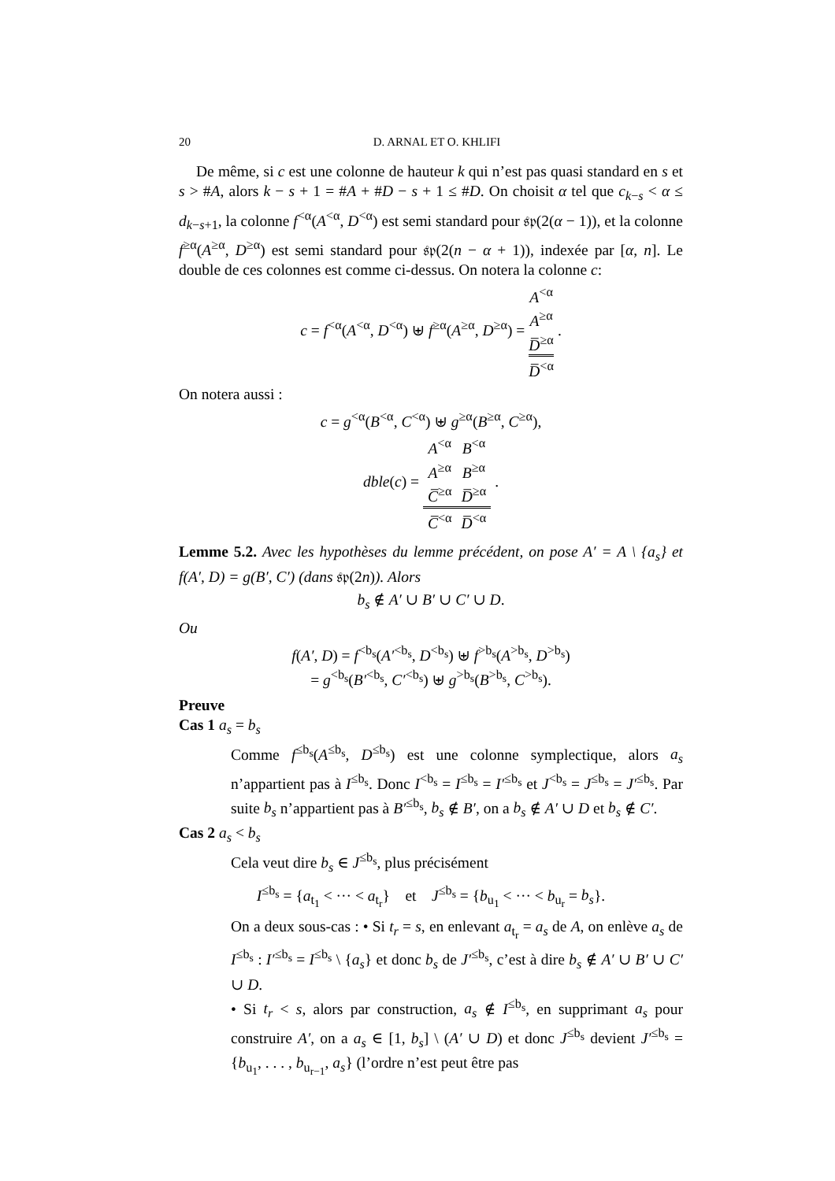20 D. ARNAL ET O. KHLIFI
De même, si c est une colonne de hauteur k qui n’est pas quasi standard en s et s > #A, alors k − s + 1 = #A + #D − s + 1 ≤ #D. On choisit α tel que c<sub>k−s</sub> < α ≤ d<sub>k−s+1</sub>, la colonne f<sup><α</sup>(A<sup><α</sup>, D<sup><α</sup>) est semi standard pour 𝔰𝔭(2(α − 1)), et la colonne f<sup>≥α</sup>(A<sup>≥α</sup>, D<sup>≥α</sup>) est semi standard pour 𝔰𝔭(2(n − α + 1)), indexée par [α, n]. Le double de ces colonnes est comme ci-dessus. On notera la colonne c:
c = f<sup><α</sup>(A<sup><α</sup>, D<sup><α</sup>) ⊎ f<sup>≥α</sup>(A<sup>≥α</sup>, D<sup>≥α</sup>) =
A<sup><α</sup>
A<sup>≥α</sup>
D̅<sup>≥α</sup>
D̅<sup><α</sup>
.
On notera aussi :
c = g<sup><α</sup>(B<sup><α</sup>, C<sup><α</sup>) ⊎ g<sup>≥α</sup>(B<sup>≥α</sup>, C<sup>≥α</sup>),
dble(c) =
| A<sup><α</sup> | B<sup><α</sup> |
| A<sup>≥α</sup> | B<sup>≥α</sup> |
| C̅<sup>≥α</sup> | D̅<sup>≥α</sup> |
| C̅<sup><α</sup> | D̅<sup><α</sup> |
.
Lemme 5.2. Avec les hypothèses du lemme précédent, on pose A′ = A \ {a<sub>s</sub>} et f(A′, D) = g(B′, C′) (dans 𝔰𝔭(2n)). Alors
b<sub>s</sub> ∉ A′ ∪ B′ ∪ C′ ∪ D.
Ou
f(A′, D) = f<sup><b<sub>s</sub></sup>(A′<sup><b<sub>s</sub></sup>, D<sup><b<sub>s</sub></sup>) ⊎ f<sup>>b<sub>s</sub></sup>(A<sup>>b<sub>s</sub></sup>, D<sup>>b<sub>s</sub></sup>)
= g<sup><b<sub>s</sub></sup>(B′<sup><b<sub>s</sub></sup>, C′<sup><b<sub>s</sub></sup>) ⊎ g<sup>>b<sub>s</sub></sup>(B<sup>>b<sub>s</sub></sup>, C<sup>>b<sub>s</sub></sup>).
Preuve
Cas 1 a<sub>s</sub> = b<sub>s</sub>
Comme f<sup>≤b<sub>s</sub></sup>(A<sup>≤b<sub>s</sub></sup>, D<sup>≤b<sub>s</sub></sup>) est une colonne symplectique, alors a<sub>s</sub> n’appartient pas à I<sup>≤b<sub>s</sub></sup>. Donc I<sup><b<sub>s</sub></sup> = I<sup>≤b<sub>s</sub></sup> = I′<sup>≤b<sub>s</sub></sup> et J<sup><b<sub>s</sub></sup> = J<sup>≤b<sub>s</sub></sup> = J′<sup>≤b<sub>s</sub></sup>. Par suite b<sub>s</sub> n’appartient pas à B′<sup>≤b<sub>s</sub></sup>, b<sub>s</sub> ∉ B′, on a b<sub>s</sub> ∉ A′ ∪ D et b<sub>s</sub> ∉ C′.
Cas 2 a<sub>s</sub> < b<sub>s</sub>
Cela veut dire b<sub>s</sub> ∈ J<sup>≤b<sub>s</sub></sup>, plus précisément
I<sup>≤b<sub>s</sub></sup> = {a<sub>t<sub>1</sub></sub> < ··· < a<sub>t<sub>r</sub></sub>} et J<sup>≤b<sub>s</sub></sup> = {b<sub>u<sub>1</sub></sub> < ··· < b<sub>u<sub>r</sub></sub> = b<sub>s</sub>}.
On a deux sous-cas : • Si t<sub>r</sub> = s, en enlevant a<sub>t<sub>r</sub></sub> = a<sub>s</sub> de A, on enlève a<sub>s</sub> de I<sup>≤b<sub>s</sub></sup> : I′<sup>≤b<sub>s</sub></sup> = I<sup>≤b<sub>s</sub></sup> \ {a<sub>s</sub>} et donc b<sub>s</sub> de J′<sup>≤b<sub>s</sub></sup>, c’est à dire b<sub>s</sub> ∉ A′ ∪ B′ ∪ C′ ∪ D.
• Si t<sub>r</sub> < s, alors par construction, a<sub>s</sub> ∉ I<sup>≤b<sub>s</sub></sup>, en supprimant a<sub>s</sub> pour construire A′, on a a<sub>s</sub> ∈ [1, b<sub>s</sub>] \ (A′ ∪ D) et donc J<sup>≤b<sub>s</sub></sup> devient J′<sup>≤b<sub>s</sub></sup> = {b<sub>u<sub>1</sub></sub>, . . . , b<sub>u<sub>r−1</sub></sub>, a<sub>s</sub>} (l’ordre n’est peut être pas